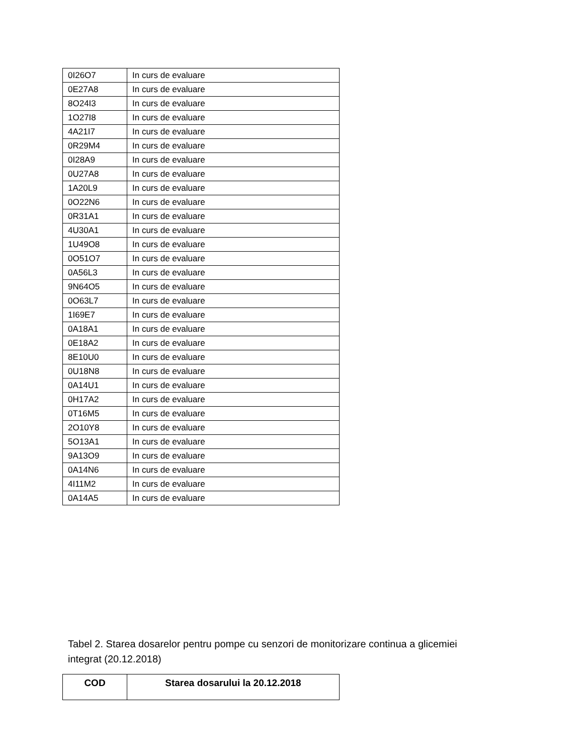| 0I26O7 | In curs de evaluare |
| 0E27A8 | In curs de evaluare |
| 8O24I3 | In curs de evaluare |
| 1O27I8 | In curs de evaluare |
| 4A21I7 | In curs de evaluare |
| 0R29M4 | In curs de evaluare |
| 0I28A9 | In curs de evaluare |
| 0U27A8 | In curs de evaluare |
| 1A20L9 | In curs de evaluare |
| 0O22N6 | In curs de evaluare |
| 0R31A1 | In curs de evaluare |
| 4U30A1 | In curs de evaluare |
| 1U49O8 | In curs de evaluare |
| 0O51O7 | In curs de evaluare |
| 0A56L3 | In curs de evaluare |
| 9N64O5 | In curs de evaluare |
| 0O63L7 | In curs de evaluare |
| 1I69E7 | In curs de evaluare |
| 0A18A1 | In curs de evaluare |
| 0E18A2 | In curs de evaluare |
| 8E10U0 | In curs de evaluare |
| 0U18N8 | In curs de evaluare |
| 0A14U1 | In curs de evaluare |
| 0H17A2 | In curs de evaluare |
| 0T16M5 | In curs de evaluare |
| 2O10Y8 | In curs de evaluare |
| 5O13A1 | In curs de evaluare |
| 9A13O9 | In curs de evaluare |
| 0A14N6 | In curs de evaluare |
| 4I11M2 | In curs de evaluare |
| 0A14A5 | In curs de evaluare |
Tabel 2. Starea dosarelor pentru pompe cu senzori de monitorizare continua a glicemiei integrat (20.12.2018)
| COD | Starea dosarului la 20.12.2018 |
| --- | --- |